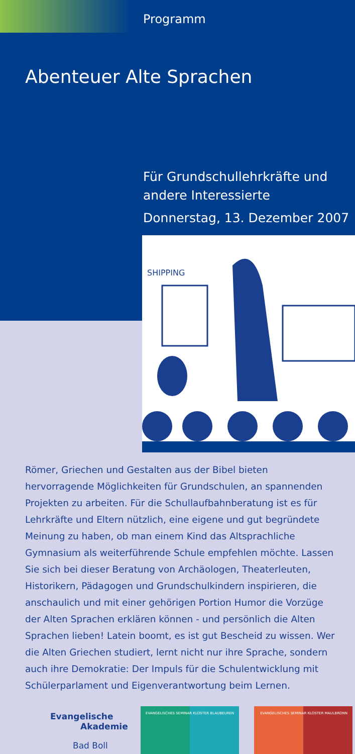Programm
Abenteuer Alte Sprachen
Für Grundschullehrkräfte und
andere Interessierte
Donnerstag, 13. Dezember 2007
SHIPPING
Römer, Griechen und Gestalten aus der Bibel bieten hervorragende Möglichkeiten für Grundschulen, an spannenden Projekten zu arbeiten. Für die Schullaufbahnberatung ist es für Lehrkräfte und Eltern nützlich, eine eigene und gut begründete Meinung zu haben, ob man einem Kind das Altsprachliche Gymnasium als weiterführende Schule emp­fehlen möchte. Lassen Sie sich bei dieser Beratung von Archäologen, Theaterleuten, Historikern, Pädagogen und Grundschulkindern inspi­rieren, die anschaulich und mit einer gehörigen Portion Humor die Vorzüge der Alten Sprachen erklären können - und persönlich die Alten Sprachen lieben! Latein boomt, es ist gut Bescheid zu wissen. Wer die Alten Griechen studiert, lernt nicht nur ihre Sprache, sondern auch ihre Demokratie: Der Impuls für die Schulentwicklung mit Schülerparlament und Eigenverantwortung beim Lernen.
Evangelische
Akademie
Bad Boll
EVANGELISCHES SEMINAR KLOSTER BLAUBEUREN EVANGELISCHES SEMINAR KLOSTER MAULBRONN